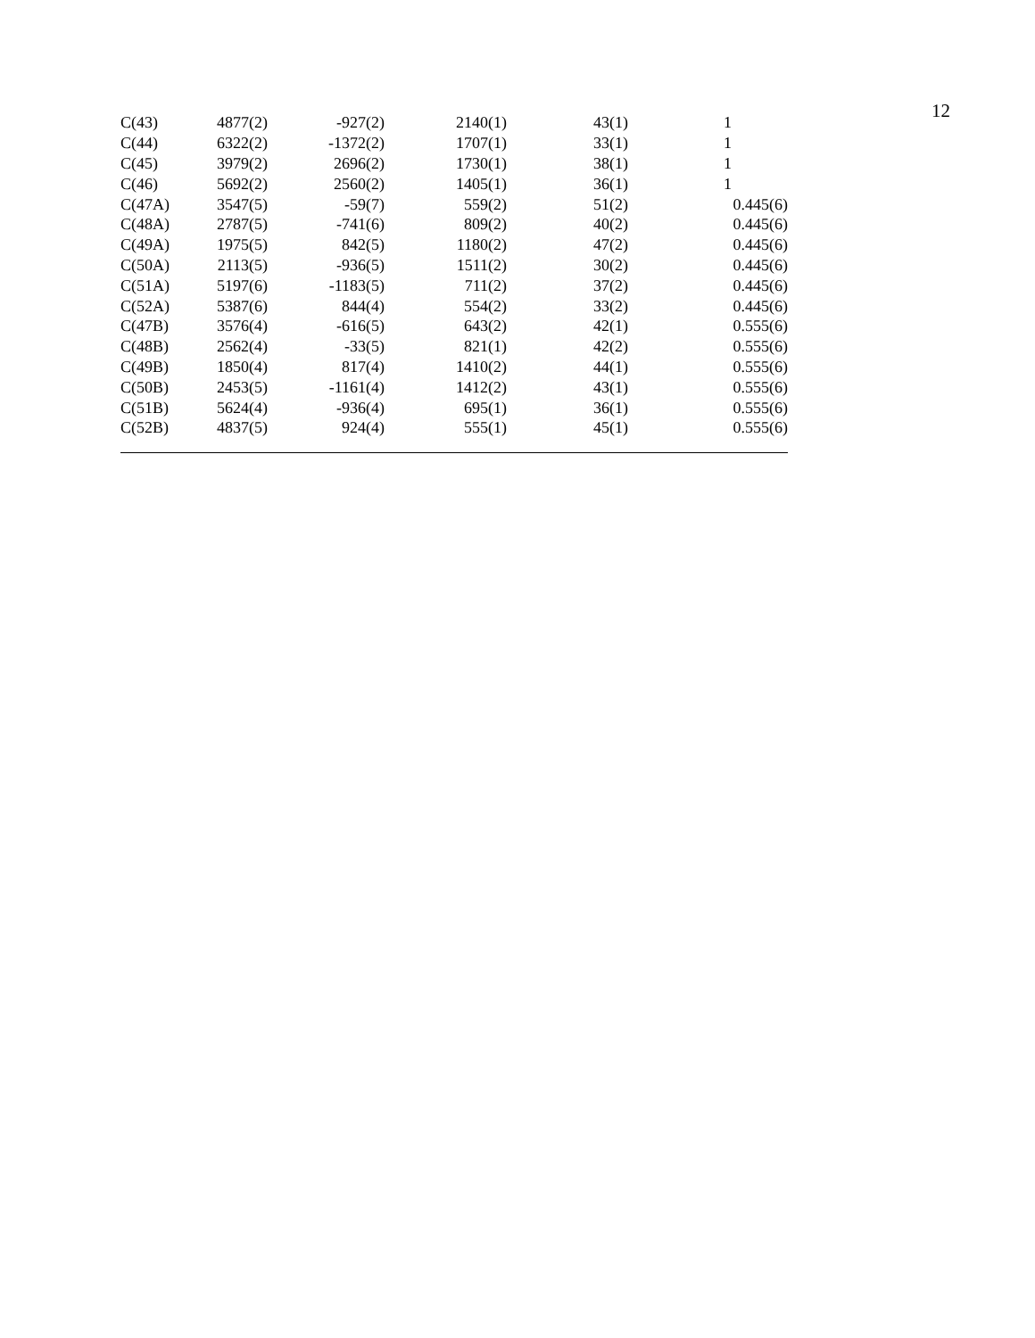12
| C(43) | 4877(2) | -927(2) | 2140(1) | 43(1) | 1 |
| C(44) | 6322(2) | -1372(2) | 1707(1) | 33(1) | 1 |
| C(45) | 3979(2) | 2696(2) | 1730(1) | 38(1) | 1 |
| C(46) | 5692(2) | 2560(2) | 1405(1) | 36(1) | 1 |
| C(47A) | 3547(5) | -59(7) | 559(2) | 51(2) | 0.445(6) |
| C(48A) | 2787(5) | -741(6) | 809(2) | 40(2) | 0.445(6) |
| C(49A) | 1975(5) | 842(5) | 1180(2) | 47(2) | 0.445(6) |
| C(50A) | 2113(5) | -936(5) | 1511(2) | 30(2) | 0.445(6) |
| C(51A) | 5197(6) | -1183(5) | 711(2) | 37(2) | 0.445(6) |
| C(52A) | 5387(6) | 844(4) | 554(2) | 33(2) | 0.445(6) |
| C(47B) | 3576(4) | -616(5) | 643(2) | 42(1) | 0.555(6) |
| C(48B) | 2562(4) | -33(5) | 821(1) | 42(2) | 0.555(6) |
| C(49B) | 1850(4) | 817(4) | 1410(2) | 44(1) | 0.555(6) |
| C(50B) | 2453(5) | -1161(4) | 1412(2) | 43(1) | 0.555(6) |
| C(51B) | 5624(4) | -936(4) | 695(1) | 36(1) | 0.555(6) |
| C(52B) | 4837(5) | 924(4) | 555(1) | 45(1) | 0.555(6) |